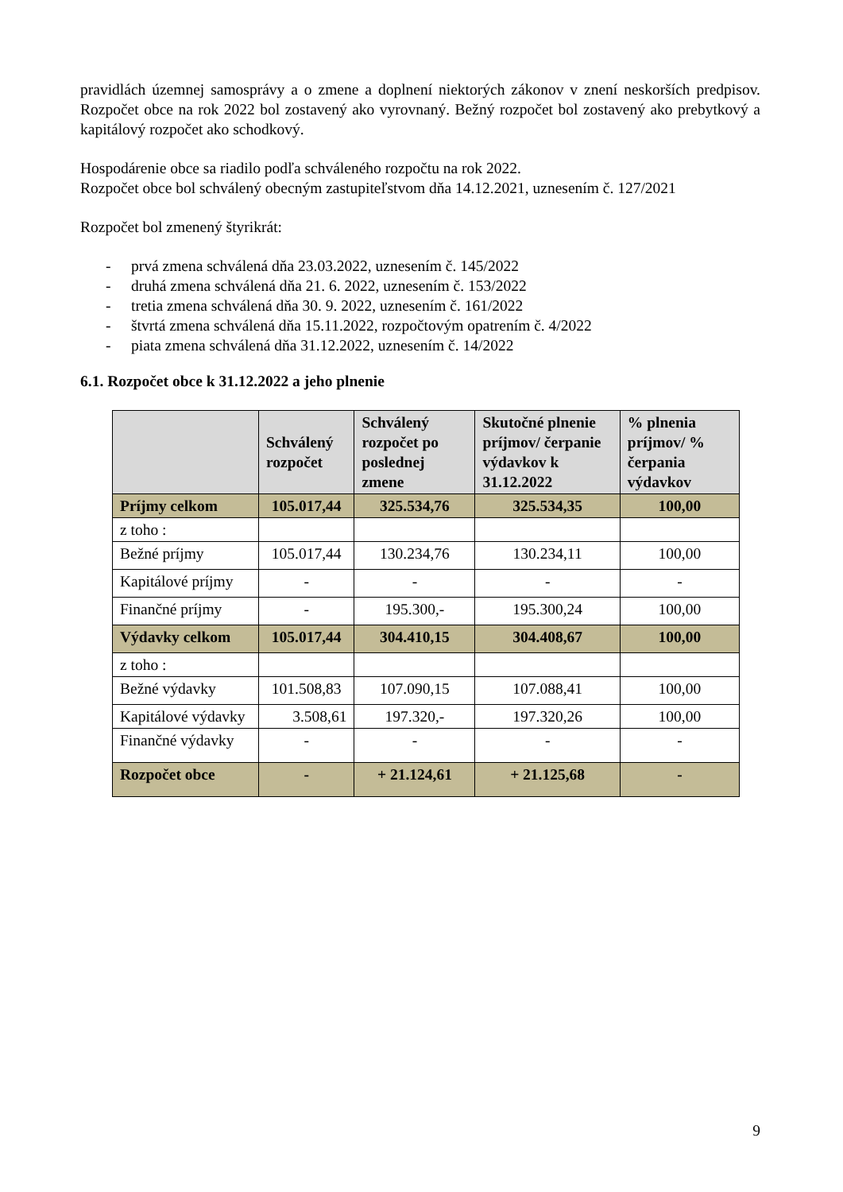pravidlách územnej samosprávy a o zmene a doplnení niektorých zákonov v znení neskorších predpisov. Rozpočet obce na rok 2022 bol zostavený ako vyrovnaný. Bežný rozpočet bol zostavený ako prebytkový a kapitálový rozpočet ako schodkový.
Hospodárenie obce sa riadilo podľa schváleného rozpočtu na rok 2022.
Rozpočet obce bol schválený obecným zastupiteľstvom dňa 14.12.2021, uznesením č. 127/2021
Rozpočet bol zmenený štyrikrát:
- prvá zmena schválená dňa 23.03.2022, uznesením č. 145/2022
- druhá zmena schválená dňa 21. 6. 2022, uznesením č. 153/2022
- tretia zmena schválená dňa 30. 9. 2022, uznesením č. 161/2022
- štvrtá zmena schválená dňa 15.11.2022, rozpočtovým opatrením č. 4/2022
- piata zmena schválená dňa 31.12.2022, uznesením č. 14/2022
6.1. Rozpočet obce k 31.12.2022 a jeho plnenie
| | Schválený rozpočet | Schválený rozpočet po poslednej zmene | Skutočné plnenie príjmov/ čerpanie výdavkov k 31.12.2022 | % plnenia príjmov/ % čerpania výdavkov |
| --- | --- | --- | --- | --- |
| Príjmy celkom | 105.017,44 | 325.534,76 | 325.534,35 | 100,00 |
| z toho : | | | | |
| Bežné príjmy | 105.017,44 | 130.234,76 | 130.234,11 | 100,00 |
| Kapitálové príjmy | - | - | - | - |
| Finančné príjmy | - | 195.300,- | 195.300,24 | 100,00 |
| Výdavky celkom | 105.017,44 | 304.410,15 | 304.408,67 | 100,00 |
| z toho : | | | | |
| Bežné výdavky | 101.508,83 | 107.090,15 | 107.088,41 | 100,00 |
| Kapitálové výdavky | 3.508,61 | 197.320,- | 197.320,26 | 100,00 |
| Finančné výdavky | - | - | - | - |
| Rozpočet obce | - | + 21.124,61 | + 21.125,68 | - |
9